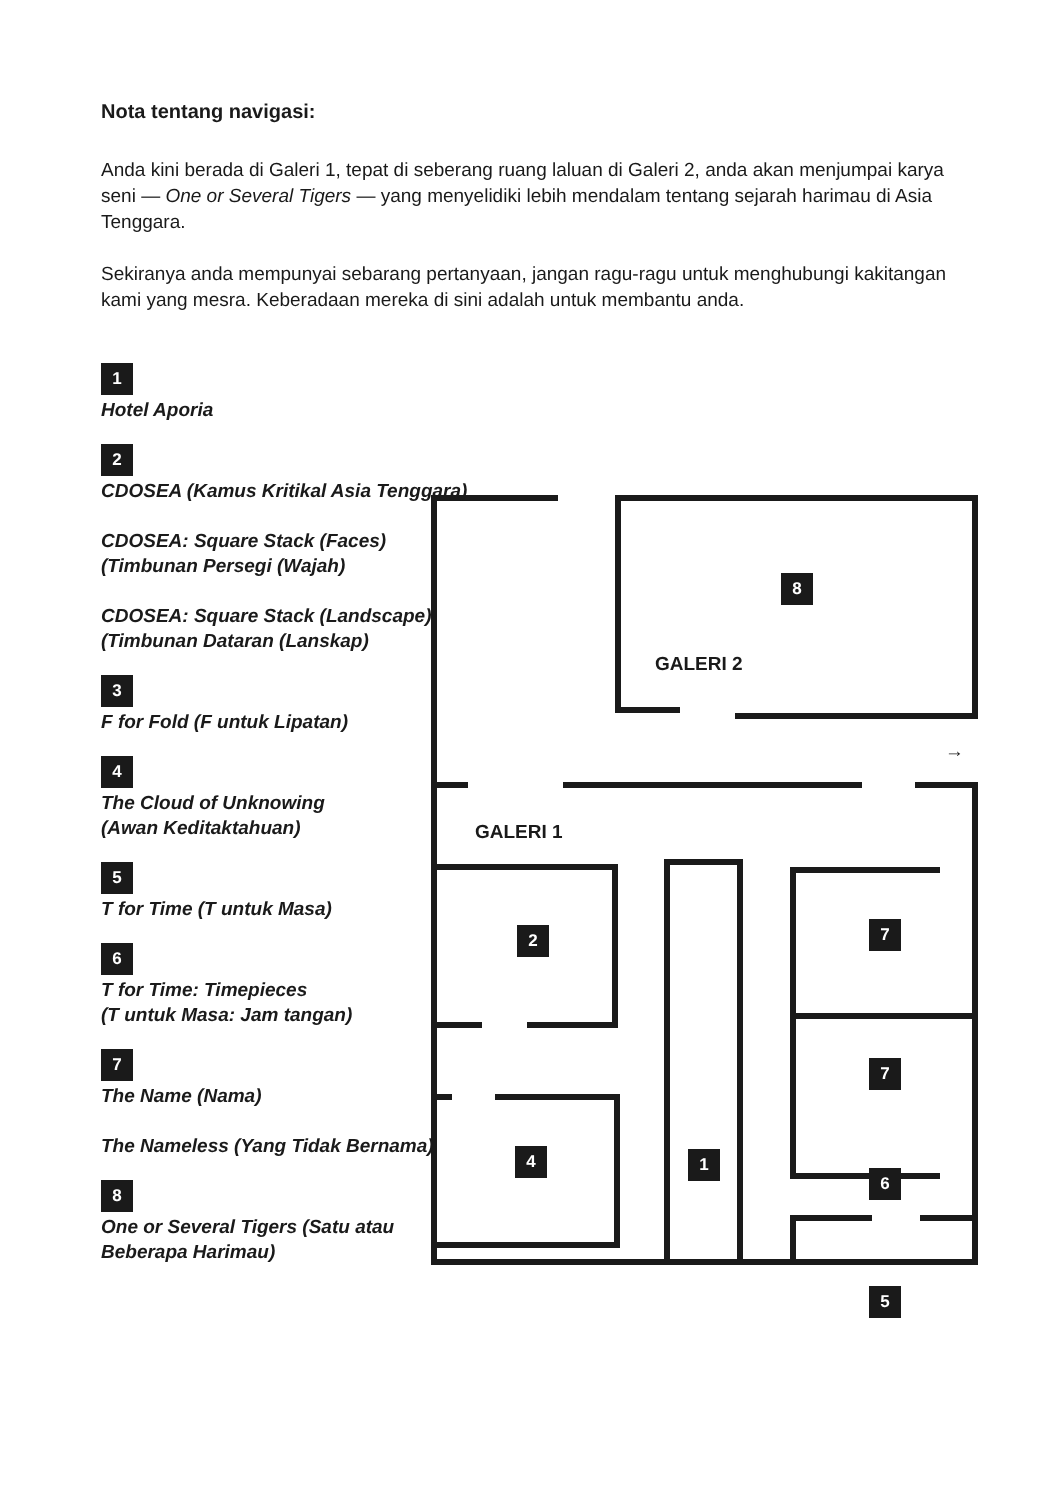GALERI 2
GALERI 1
→
Nota tentang navigasi:
Anda kini berada di Galeri 1, tepat di seberang ruang laluan di Galeri 2, anda akan menjumpai karya seni — One or Several Tigers — yang menyelidiki lebih mendalam tentang sejarah harimau di Asia Tenggara.
Sekiranya anda mempunyai sebarang pertanyaan, jangan ragu-ragu untuk menghubungi kakitangan kami yang mesra. Keberadaan mereka di sini adalah untuk membantu anda.
1
Hotel Aporia
2
CDOSEA (Kamus Kritikal Asia Tenggara)
CDOSEA: Square Stack (Faces)
(Timbunan Persegi (Wajah)
CDOSEA: Square Stack (Landscape)
(Timbunan Dataran (Lanskap)
3
F for Fold (F untuk Lipatan)
4
The Cloud of Unknowing
(Awan Keditaktahuan)
5
T for Time (T untuk Masa)
6
T for Time: Timepieces
(T untuk Masa: Jam tangan)
7
The Name (Nama)
The Nameless (Yang Tidak Bernama)
8
One or Several Tigers (Satu atau
Beberapa Harimau)
8
2 7
7
4 1
6
5